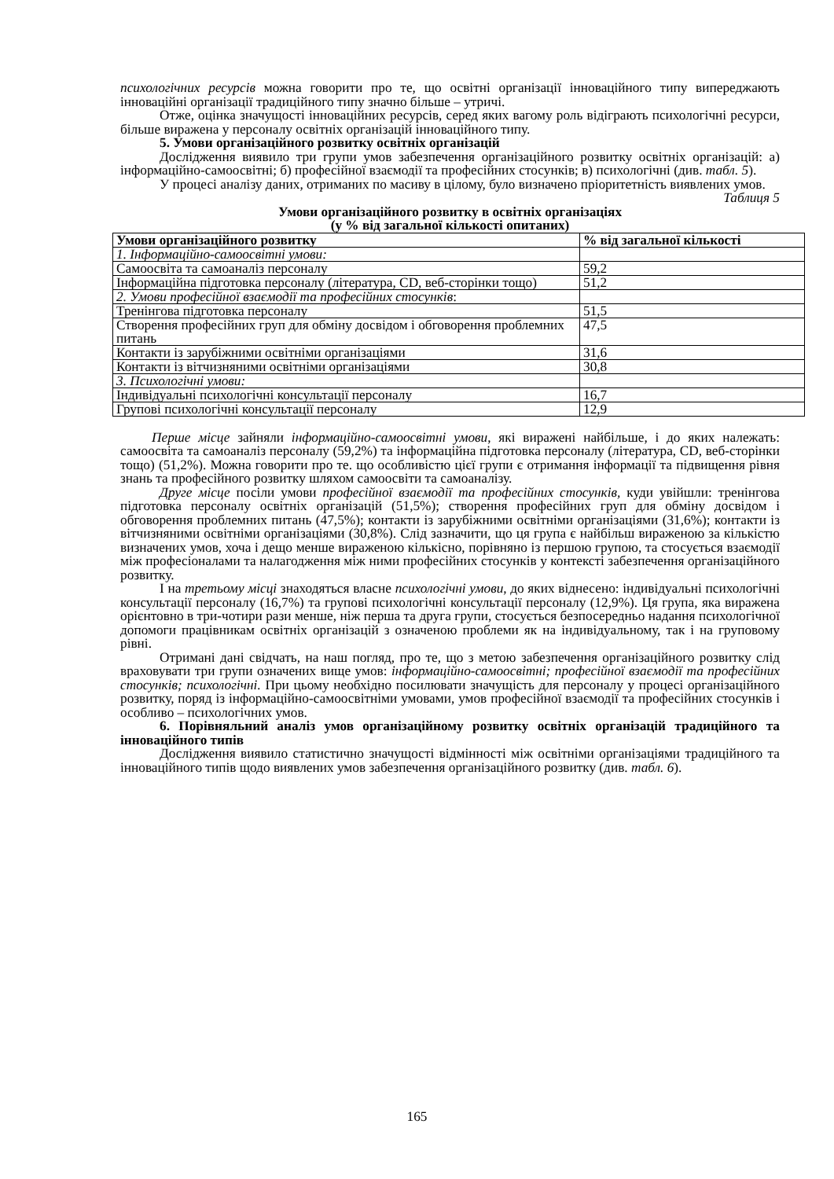психологічних ресурсів можна говорити про те, що освітні організації інноваційного типу випереджають інноваційні організації традиційного типу значно більше – утричі.
Отже, оцінка значущості інноваційних ресурсів, серед яких вагому роль відіграють психологічні ресурси, більше виражена у персоналу освітніх організацій інноваційного типу.
5. Умови організаційного розвитку освітніх організацій
Дослідження виявило три групи умов забезпечення організаційного розвитку освітніх організацій: а) інформаційно-самоосвітні; б) професійної взаємодії та професійних стосунків; в) психологічні (див. табл. 5).
У процесі аналізу даних, отриманих по масиву в цілому, було визначено пріоритетність виявлених умов.
Таблиця 5
Умови організаційного розвитку в освітніх організаціях
(у % від загальної кількості опитаних)
| Умови організаційного розвитку | % від загальної кількості |
| 1. Інформаційно-самоосвітні умови: | |
| Самоосвіта та самоаналіз персоналу | 59,2 |
| Інформаційна підготовка персоналу (література, CD, веб-сторінки тощо) | 51,2 |
| 2. Умови професійної взаємодії та професійних стосунків : | |
| Тренінгова підготовка персоналу | 51,5 |
| Створення професійних груп для обміну досвідом і обговорення проблемних питань | 47,5 |
| Контакти із зарубіжними освітніми організаціями | 31,6 |
| Контакти із вітчизняними освітніми організаціями | 30,8 |
| 3. Психологічні умови: | |
| Індивідуальні психологічні консультації персоналу | 16,7 |
| Групові психологічні консультації персоналу | 12,9 |
Перше місце зайняли інформаційно-самоосвітні умови, які виражені найбільше, і до яких належать: самоосвіта та самоаналіз персоналу (59,2%) та інформаційна підготовка персоналу (література, CD, веб-сторінки тощо) (51,2%). Можна говорити про те. що особливістю цієї групи є отримання інформації та підвищення рівня знань та професійного розвитку шляхом самоосвіти та самоаналізу.
Друге місце посіли умови професійної взаємодії та професійних стосунків, куди увійшли: тренінгова підготовка персоналу освітніх організацій (51,5%); створення професійних груп для обміну досвідом і обговорення проблемних питань (47,5%); контакти із зарубіжними освітніми організаціями (31,6%); контакти із вітчизняними освітніми організаціями (30,8%). Слід зазначити, що ця група є найбільш вираженою за кількістю визначених умов, хоча і дещо менше вираженою кількісно, порівняно із першою групою, та стосується взаємодії між професіоналами та налагодження між ними професійних стосунків у контексті забезпечення організаційного розвитку.
І на третьому місці знаходяться власне психологічні умови, до яких віднесено: індивідуальні психологічні консультації персоналу (16,7%) та групові психологічні консультації персоналу (12,9%). Ця група, яка виражена орієнтовно в три-чотири рази менше, ніж перша та друга групи, стосується безпосередньо надання психологічної допомоги працівникам освітніх організацій з означеною проблеми як на індивідуальному, так і на груповому рівні.
Отримані дані свідчать, на наш погляд, про те, що з метою забезпечення організаційного розвитку слід враховувати три групи означених вище умов: інформаційно-самоосвітні; професійної взаємодії та професійних стосунків; психологічні. При цьому необхідно посилювати значущість для персоналу у процесі організаційного розвитку, поряд із інформаційно-самоосвітніми умовами, умов професійної взаємодії та професійних стосунків і особливо – психологічних умов.
6. Порівняльний аналіз умов організаційному розвитку освітніх організацій традиційного та інноваційного типів
Дослідження виявило статистично значущості відмінності між освітніми організаціями традиційного та інноваційного типів щодо виявлених умов забезпечення організаційного розвитку (див. табл. 6).
165